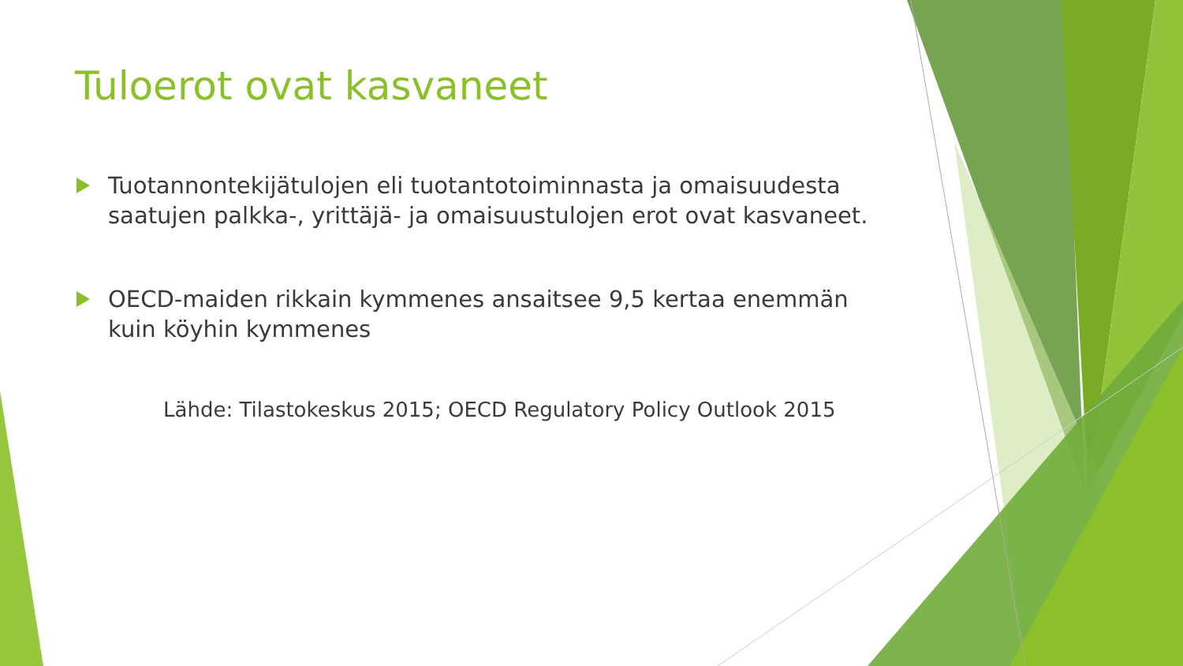Tuloerot ovat kasvaneet
Tuotannontekijätulojen eli tuotantotoiminnasta ja omaisuudesta saatujen palkka-, yrittäjä- ja omaisuustulojen erot ovat kasvaneet.
OECD-maiden rikkain kymmenes ansaitsee 9,5 kertaa enemmän kuin köyhin kymmenes
Lähde: Tilastokeskus 2015; OECD Regulatory Policy Outlook 2015